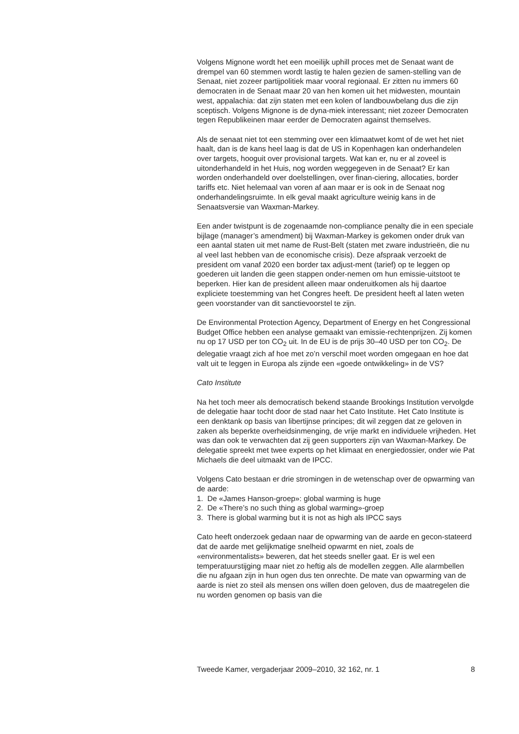Volgens Mignone wordt het een moeilijk uphill proces met de Senaat want de drempel van 60 stemmen wordt lastig te halen gezien de samen-stelling van de Senaat, niet zozeer partijpolitiek maar vooral regionaal. Er zitten nu immers 60 democraten in de Senaat maar 20 van hen komen uit het midwesten, mountain west, appalachia: dat zijn staten met een kolen of landbouwbelang dus die zijn sceptisch. Volgens Mignone is de dyna-miek interessant; niet zozeer Democraten tegen Republikeinen maar eerder de Democraten against themselves.
Als de senaat niet tot een stemming over een klimaatwet komt of de wet het niet haalt, dan is de kans heel laag is dat de US in Kopenhagen kan onderhandelen over targets, hooguit over provisional targets. Wat kan er, nu er al zoveel is uitonderhandeld in het Huis, nog worden weggegeven in de Senaat? Er kan worden onderhandeld over doelstellingen, over finan-ciering, allocaties, border tariffs etc. Niet helemaal van voren af aan maar er is ook in de Senaat nog onderhandelingsruimte. In elk geval maakt agriculture weinig kans in de Senaatsversie van Waxman-Markey.
Een ander twistpunt is de zogenaamde non-compliance penalty die in een speciale bijlage (manager’s amendment) bij Waxman-Markey is gekomen onder druk van een aantal staten uit met name de Rust-Belt (staten met zware industrieën, die nu al veel last hebben van de economische crisis). Deze afspraak verzoekt de president om vanaf 2020 een border tax adjust-ment (tarief) op te leggen op goederen uit landen die geen stappen onder-nemen om hun emissie-uitstoot te beperken. Hier kan de president alleen maar onderuitkomen als hij daartoe expliciete toestemming van het Congres heeft. De president heeft al laten weten geen voorstander van dit sanctievoorstel te zijn.
De Environmental Protection Agency, Department of Energy en het Congressional Budget Office hebben een analyse gemaakt van emissie-rechtenprijzen. Zij komen nu op 17 USD per ton CO<sub>2</sub> uit. In de EU is de prijs 30–40 USD per ton CO<sub>2</sub>. De delegatie vraagt zich af hoe met zo’n verschil moet worden omgegaan en hoe dat valt uit te leggen in Europa als zijnde een «goede ontwikkeling» in de VS?
Cato Institute
Na het toch meer als democratisch bekend staande Brookings Institution vervolgde de delegatie haar tocht door de stad naar het Cato Institute. Het Cato Institute is een denktank op basis van libertijnse principes; dit wil zeggen dat ze geloven in zaken als beperkte overheidsinmenging, de vrije markt en individuele vrijheden. Het was dan ook te verwachten dat zij geen supporters zijn van Waxman-Markey. De delegatie spreekt met twee experts op het klimaat en energiedossier, onder wie Pat Michaels die deel uitmaakt van de IPCC.
Volgens Cato bestaan er drie stromingen in de wetenschap over de opwarming van de aarde:
1. De «James Hanson-groep»: global warming is huge
2. De «There’s no such thing as global warming»-groep
3. There is global warming but it is not as high als IPCC says
Cato heeft onderzoek gedaan naar de opwarming van de aarde en gecon-stateerd dat de aarde met gelijkmatige snelheid opwarmt en niet, zoals de «environmentalists» beweren, dat het steeds sneller gaat. Er is wel een temperatuurstijging maar niet zo heftig als de modellen zeggen. Alle alarmbellen die nu afgaan zijn in hun ogen dus ten onrechte. De mate van opwarming van de aarde is niet zo steil als mensen ons willen doen geloven, dus de maatregelen die nu worden genomen op basis van die
Tweede Kamer, vergaderjaar 2009–2010, 32 162, nr. 1 8